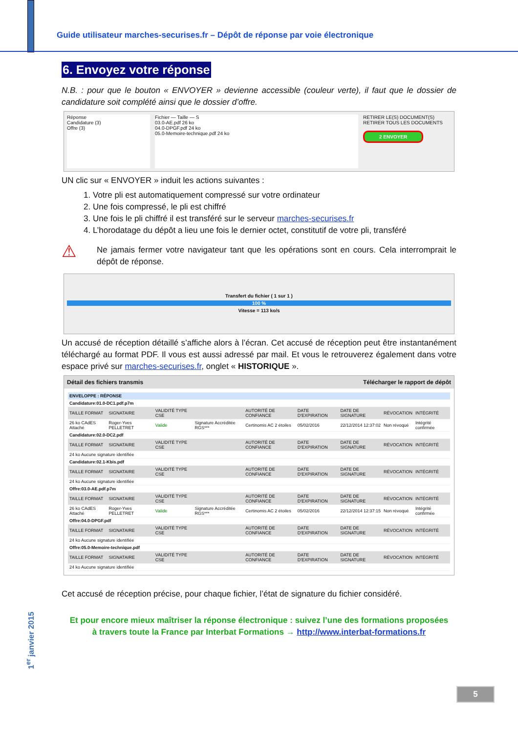Guide utilisateur marches-securises.fr – Dépôt de réponse par voie électronique
6. Envoyez votre réponse
N.B. : pour que le bouton « ENVOYER » devienne accessible (couleur verte), il faut que le dossier de candidature soit complété ainsi que le dossier d’offre.
Réponse
Candidature (3)
Offre (3)
Fichier — Taille — S
03.0-AE.pdf 26 ko
04.0-DPGF.pdf 24 ko
05.0-Memoire-technique.pdf 24 ko
RETIRER LE(S) DOCUMENT(S)
RETIRER TOUS LES DOCUMENTS
2 ENVOYER
UN clic sur « ENVOYER » induit les actions suivantes :
1. Votre pli est automatiquement compressé sur votre ordinateur
2. Une fois compressé, le pli est chiffré
3. Une fois le pli chiffré il est transféré sur le serveur marches-securises.fr
4. L’horodatage du dépôt a lieu une fois le dernier octet, constitutif de votre pli, transféré
⚠
Ne jamais fermer votre navigateur tant que les opérations sont en cours. Cela interromprait le dépôt de réponse.
Transfert du fichier ( 1 sur 1 )
100 %
Vitesse = 113 ko/s
Un accusé de réception détaillé s’affiche alors à l’écran. Cet accusé de réception peut être instantanément téléchargé au format PDF. Il vous est aussi adressé par mail. Et vous le retrouverez également dans votre espace privé sur marches-securises.fr, onglet « HISTORIQUE ».
Détail des fichiers transmis Télécharger le rapport de dépôt
| ENVELOPPE : RÉPONSE | | | | | | | | |
| Candidature:01.0-DC1.pdf.p7m | | | | | | | | |
| TAILLE FORMAT | SIGNATAIRE | VALIDITÉ TYPE CSE | | AUTORITÉ DE CONFIANCE | DATE D'EXPIRATION | DATE DE SIGNATURE | RÉVOCATION | INTÉGRITÉ |
| 26 ko CAdES Attaché | Roger-Yves PELLETRET | Valide | Signature Accréditée RGS*** | Certinomis AC 2 étoiles | 05/02/2016 | 22/12/2014 12:37:02 | Non révoqué | Intégrité confirmée |
| Candidature:02.0-DC2.pdf | | | | | | | | |
| TAILLE FORMAT | SIGNATAIRE | VALIDITÉ TYPE CSE | | AUTORITÉ DE CONFIANCE | DATE D'EXPIRATION | DATE DE SIGNATURE | RÉVOCATION | INTÉGRITÉ |
| 24 ko Aucune signature identifiée | | | | | | | | |
| Candidature:02.1-Kbis.pdf | | | | | | | | |
| TAILLE FORMAT | SIGNATAIRE | VALIDITÉ TYPE CSE | | AUTORITÉ DE CONFIANCE | DATE D'EXPIRATION | DATE DE SIGNATURE | RÉVOCATION | INTÉGRITÉ |
| 24 ko Aucune signature identifiée | | | | | | | | |
| Offre:03.0-AE.pdf.p7m | | | | | | | | |
| TAILLE FORMAT | SIGNATAIRE | VALIDITÉ TYPE CSE | | AUTORITÉ DE CONFIANCE | DATE D'EXPIRATION | DATE DE SIGNATURE | RÉVOCATION | INTÉGRITÉ |
| 26 ko CAdES Attaché | Roger-Yves PELLETRET | Valide | Signature Accréditée RGS*** | Certinomis AC 2 étoiles | 05/02/2016 | 22/12/2014 12:37:15 | Non révoqué | Intégrité confirmée |
| Offre:04.0-DPGF.pdf | | | | | | | | |
| TAILLE FORMAT | SIGNATAIRE | VALIDITÉ TYPE CSE | | AUTORITÉ DE CONFIANCE | DATE D'EXPIRATION | DATE DE SIGNATURE | RÉVOCATION | INTÉGRITÉ |
| 24 ko Aucune signature identifiée | | | | | | | | |
| Offre:05.0-Memoire-technique.pdf | | | | | | | | |
| TAILLE FORMAT | SIGNATAIRE | VALIDITÉ TYPE CSE | | AUTORITÉ DE CONFIANCE | DATE D'EXPIRATION | DATE DE SIGNATURE | RÉVOCATION | INTÉGRITÉ |
| 24 ko Aucune signature identifiée | | | | | | | | |
Cet accusé de réception précise, pour chaque fichier, l’état de signature du fichier considéré.
Et pour encore mieux maîtriser la réponse électronique : suivez l’une des formations proposées
à travers toute la France par Interbat Formations → http://www.interbat-formations.fr
1<sup>er</sup> janvier 2015
5